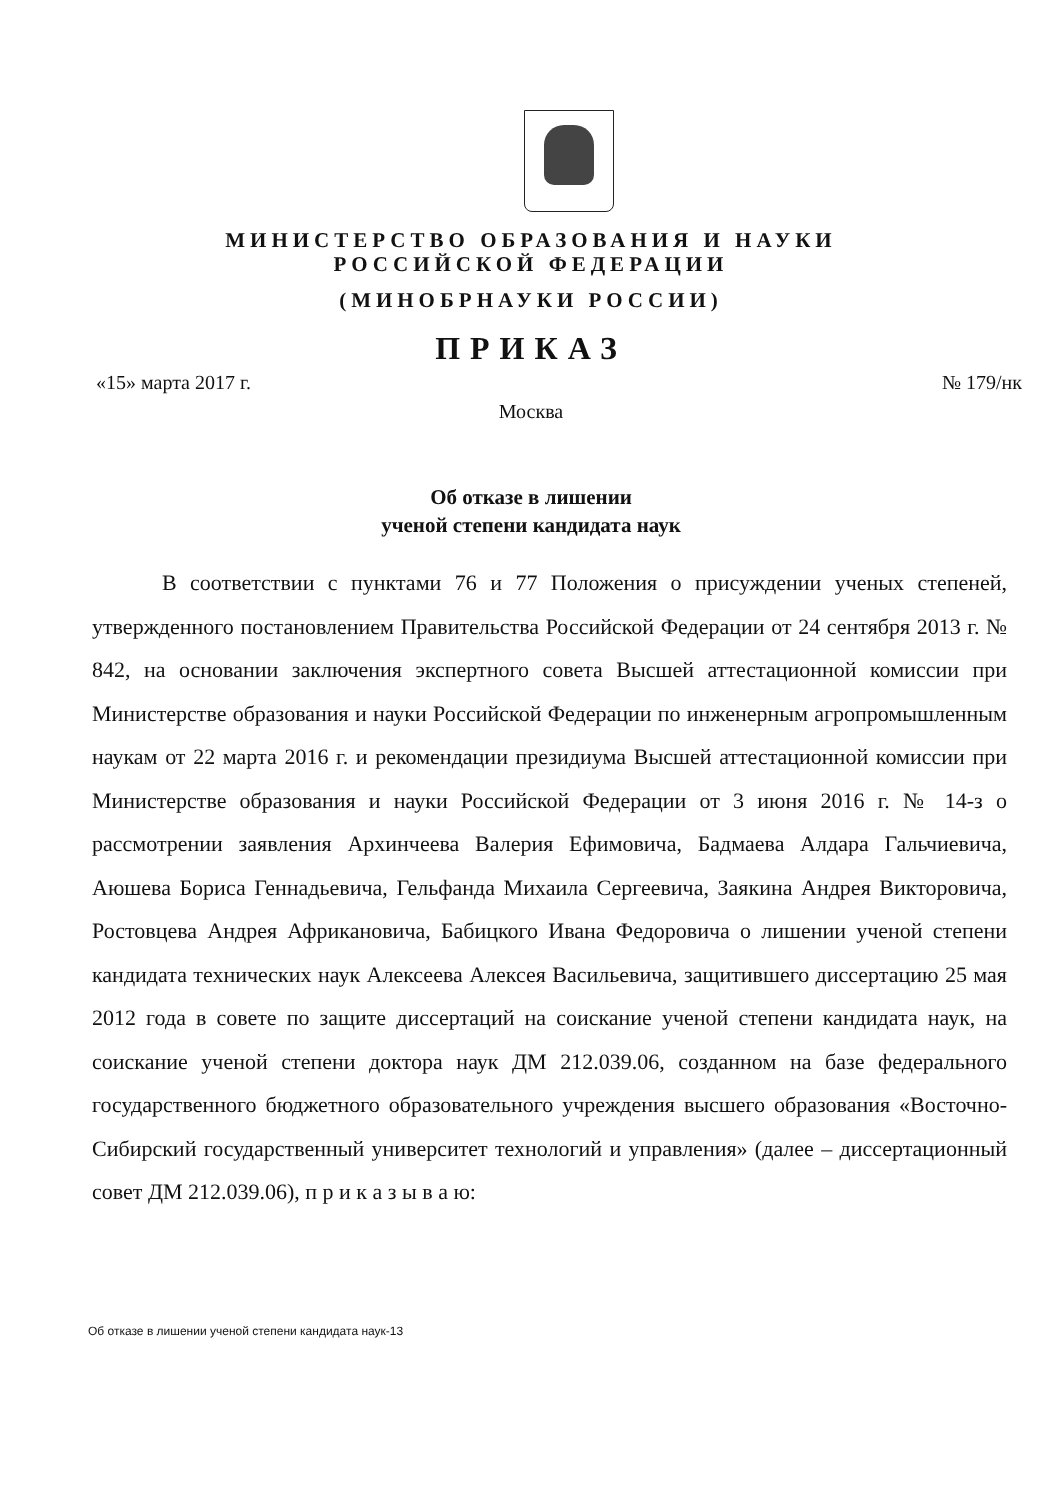МИНИСТЕРСТВО ОБРАЗОВАНИЯ И НАУКИ
РОССИЙСКОЙ ФЕДЕРАЦИИ
(МИНОБРНАУКИ РОССИИ)
ПРИКАЗ
«15» марта 2017 г. № 179/нк
Москва
Об отказе в лишении
ученой степени кандидата наук
В соответствии с пунктами 76 и 77 Положения о присуждении ученых степеней, утвержденного постановлением Правительства Российской Федерации от 24 сентября 2013 г. № 842, на основании заключения экспертного совета Высшей аттестационной комиссии при Министерстве образования и науки Российской Федерации по инженерным агропромышленным наукам от 22 марта 2016 г. и рекомендации президиума Высшей аттестационной комиссии при Министерстве образования и науки Российской Федерации от 3 июня 2016 г. № 14-з о рассмотрении заявления Архинчеева Валерия Ефимовича, Бадмаева Алдара Гальчиевича, Аюшева Бориса Геннадьевича, Гельфанда Михаила Сергеевича, Заякина Андрея Викторовича, Ростовцева Андрея Африкановича, Бабицкого Ивана Федоровича о лишении ученой степени кандидата технических наук Алексеева Алексея Васильевича, защитившего диссертацию 25 мая 2012 года в совете по защите диссертаций на соискание ученой степени кандидата наук, на соискание ученой степени доктора наук ДМ 212.039.06, созданном на базе федерального государственного бюджетного образовательного учреждения высшего образования «Восточно-Сибирский государственный университет технологий и управления» (далее – диссертационный совет ДМ 212.039.06), п р и к а з ы в а ю:
Об отказе в лишении ученой степени кандидата наук-13